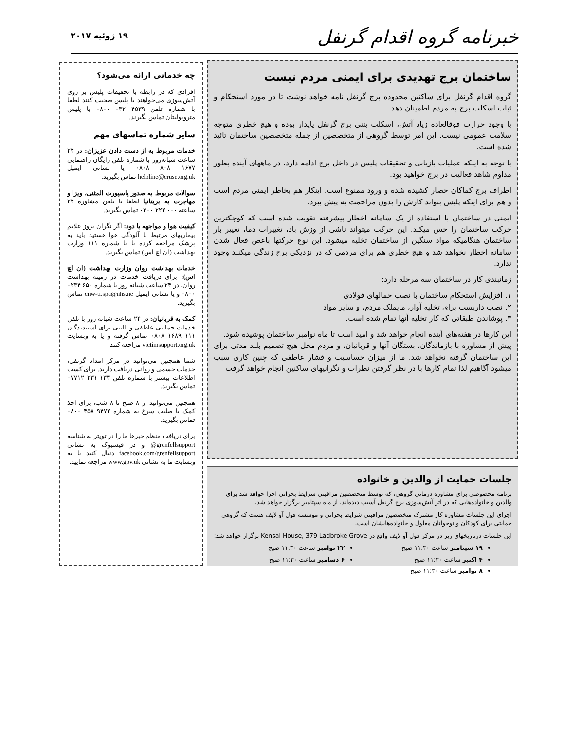خبرنامه گروه اقدام گرنفل
۱۹ ژوئیه ۲۰۱۷
ساختمان برج تهدیدی برای ایمنی مردم نیست
گروه اقدام گرنفل برای ساکنین محدوده برج گرنفل نامه خواهد نوشت تا در مورد استحکام و ثبات اسکلت برج به مردم اطمینان دهد.
با وجود حرارت فوقالعاده زیاد آتش، اسکلت بتنی برج گرنفل پایدار بوده و هیچ خطری متوجه سلامت عمومی نیست. این امر توسط گروهی از متخصصین از جمله متخصصین ساختمان تائید شده است.
با توجه به اینکه عملیات بازیابی و تحقیقات پلیس در داخل برج ادامه دارد، در ماههای آینده بطور مداوم شاهد فعالیت در برج خواهید بود.
اطراف برج کماکان حصار کشیده شده و ورود ممنوع است. اینکار هم بخاطر ایمنی مردم است و هم برای اینکه پلیس بتواند کارش را بدون مزاحمت به پیش ببرد.
ایمنی در ساختمان با استفاده از یک سامانه اخطار پیشرفته تقویت شده است که کوچکترین حرکت ساختمان را حس میکند. این حرکت میتواند ناشی از وزش باد، تغییرات دما، تغییر بار ساختمان هنگامیکه مواد سنگین از ساختمان تخلیه میشود. این نوع حرکتها باعص فعال شدن سامانه اخطار نخواهد شد و هیچ خطری هم برای مردمی که در نزدیکی برج زندگی میکنند وجود ندارد.
زمانبندی کار در ساختمان سه مرحله دارد:
۱. افزایش استحکام ساختمان با نصب حمالهای فولادی
۲. نصب داربست برای تخلیه آوار، مایملک مردم، و سایر مواد
۳. پوشاندن طبقاتی که کار تخلیه آنها تمام شده است.
این کارها در هفته‌های آینده انجام خواهد شد و امید است تا ماه نوامبر ساختمان پوشیده شود.
پیش از مشاوره با بازماندگان، بستگان آنها و قربانیان، و مردم محل هیچ تصمیم بلند مدتی برای این ساختمان گرفته نخواهد شد. ما از میزان حساسیت و فشار عاطفی که چنین کاری سبب میشود آگاهیم لذا تمام کارها با در نظر گرفتن نظرات و نگرانیهای ساکنین انجام خواهد گرفت
چه خدماتی ارائه می‌شود؟
افرادی که در رابطه با تحقیقات پلیس بر روی آتش‌سوزی می‌خواهند با پلیس صحبت کنند لطفا با شماره تلفن ۴۵۳۹ ۰۳۲ ۰۸۰۰ با پلیس متروپولیتان تماس بگیرند.
سایر شماره تماسهای مهم
خدمات مربوط به از دست دادن عزیزان: در ۲۴ ساعت شبانه‌روز با شماره تلفن رایگان راهنمایی ۱۶۷۷ ۸۰۸ ۰۸۰۸ یا نشانی ایمیل helpline@cruse.org.uk تماس بگیرید.
سوالات مربوط به صدور پاسپورت المثنی، ویزا و مهاجرت به بریتانیا لطفا با تلفن مشاوره ۲۴ ساعته ۰۰۰ ۲۲۲ ۰۳۰۰ تماس بگیرید.
کیفیت هوا و مواجهه با دود: اگر نگران بروز علایم بیماریهای مرتبط با آلودگی هوا هستید باید به پزشک مراجعه کرده یا با شماره ۱۱۱ وزارت بهداشت (ان اچ اس) تماس بگیرید.
خدمات بهداشت روان وزارت بهداشت (ان اچ اس): برای دریافت خدمات در زمینه بهداشت روان، در ۲۴ ساعت شبانه روز با شماره ۶۵۰ ۰۲۳۴ ۰۸۰۰ و یا نشانی ایمیل cnw-tr.spa@nhs.ne تماس بگیرید.
کمک به قربانیان: در ۲۴ ساعت شبانه روز با تلفن خدمات حمایتی عاطفی و بالینی برای آسیبدیدگان ۱۱۱ ۱۶۸۹ ۰۸۰۸ تماس گرفته و یا به وبسایت victimsupport.org.uk مراجعه کنید.
شما همچنین می‌توانید در مرکز امداد گرنفل، خدمات جسمی و روانی دریافت دارید. برای کسب اطلاعات بیشتر با شماره تلفن ۱۳۳ ۲۳۱ ۰۷۷۱۲ تماس بگیرید.
همچنین می‌توانید از ۸ صبح تا ۸ شب، برای اخذ کمک با صلیب سرخ به شماره ۹۴۷۲ ۴۵۸ ۰۸۰۰ تماس بگیرید.
برای دریافت منظم خبرها ما را در تویتر به شناسه grenfellsupport@ و در فیسبوک به نشانی facebook.com/grenfellsupport دنبال کنید یا به وبسایت ما به نشانی www.gov.uk مراجعه نمایید.
جلسات حمایت از والدین و خانواده
برنامه مخصوصی برای مشاوره درمانی گروهی، که توسط متخصصین مراقبتی شرایط بحرانی اجرا خواهد شد برای والدین و خانواده‌هایی که در اثر آتش‌سوزی برج گرنفل آسیب دیده‌اند، از ماه سپتامبر برگزار خواهد شد.
اجرای این جلسات مشاوره کار مشترک متخصصین مراقبتی شرایط بحرانی و موسسه فول آو لایف هست که گروهی حمایتی برای کودکان و نوجوانان معلول و خانواده‌هایشان است.
این جلسات درتاریخهای زیر در مرکز فول آو لایف واقع در Kensal House, 379 Ladbroke Grove برگزار خواهد شد:
۱۹ سپتامبر ساعت ۱۱:۳۰ صبح
۴ اکتبر ساعت ۱۱:۳۰ صبح
۸ نوامبر ساعت ۱۱:۳۰ صبح
۲۲ نوامبر ساعت ۱۱:۳۰ صبح
۶ دسامبر ساعت ۱۱:۳۰ صبح